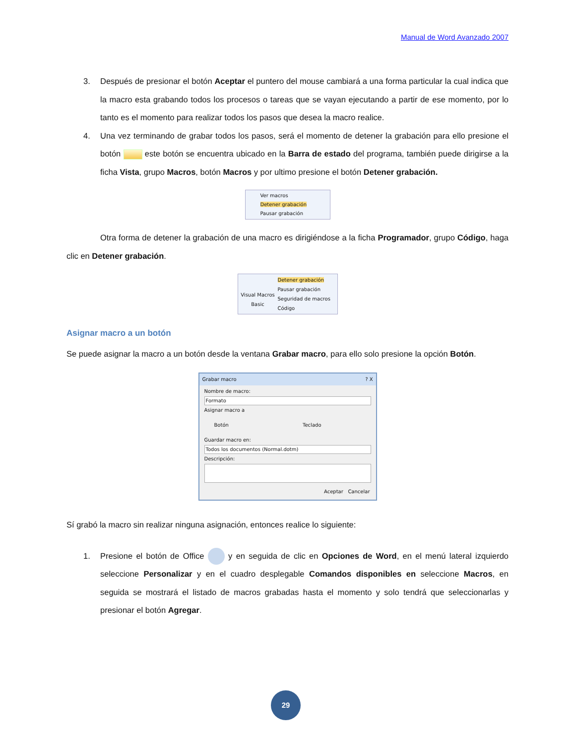Manual de Word Avanzado 2007
3. Después de presionar el botón Aceptar el puntero del mouse cambiará a una forma particular la cual indica que la macro esta grabando todos los procesos o tareas que se vayan ejecutando a partir de ese momento, por lo tanto es el momento para realizar todos los pasos que desea la macro realice.
4. Una vez terminando de grabar todos los pasos, será el momento de detener la grabación para ello presione el botón este botón se encuentra ubicado en la Barra de estado del programa, también puede dirigirse a la ficha Vista, grupo Macros, botón Macros y por ultimo presione el botón Detener grabación.
Ver macros
Detener grabación
Pausar grabación
Otra forma de detener la grabación de una macro es dirigiéndose a la ficha Programador, grupo Código, haga clic en Detener grabación.
Visual Macros
Basic
Detener grabación
Pausar grabación
Seguridad de macros
Código
Asignar macro a un botón
Se puede asignar la macro a un botón desde la ventana Grabar macro, para ello solo presione la opción Botón.
Grabar macro ? X
Nombre de macro:
Formato
Asignar macro a
Botón Teclado
Guardar macro en:
Todos los documentos (Normal.dotm)
Descripción:
Aceptar Cancelar
Sí grabó la macro sin realizar ninguna asignación, entonces realice lo siguiente:
1. Presione el botón de Office y en seguida de clic en Opciones de Word, en el menú lateral izquierdo seleccione Personalizar y en el cuadro desplegable Comandos disponibles en seleccione Macros, en seguida se mostrará el listado de macros grabadas hasta el momento y solo tendrá que seleccionarlas y presionar el botón Agregar.
29